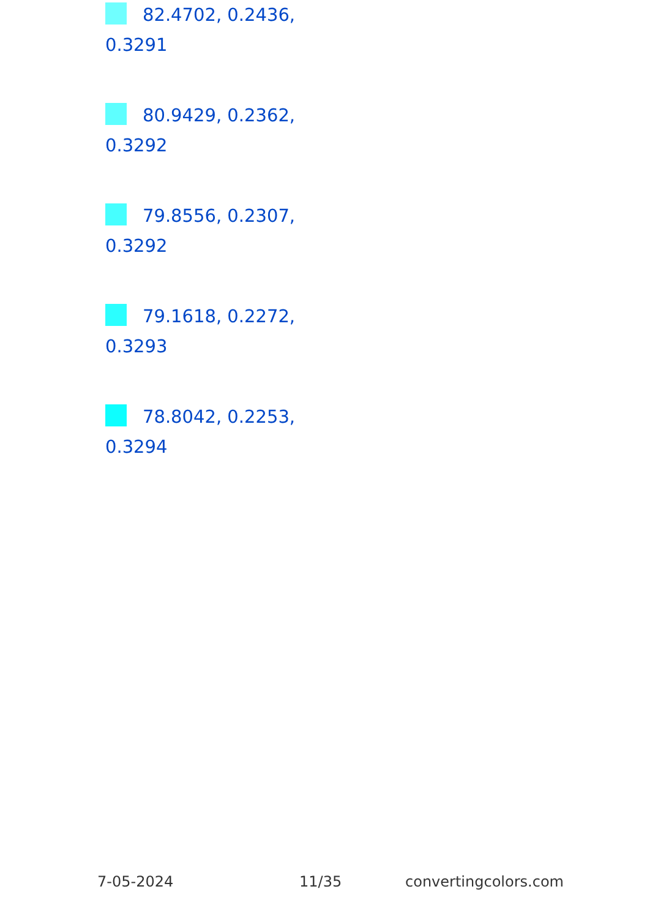82.4702, 0.2436, 0.3291
80.9429, 0.2362, 0.3292
79.8556, 0.2307, 0.3292
79.1618, 0.2272, 0.3293
78.8042, 0.2253, 0.3294
7-05-2024 11/35 convertingcolors.com